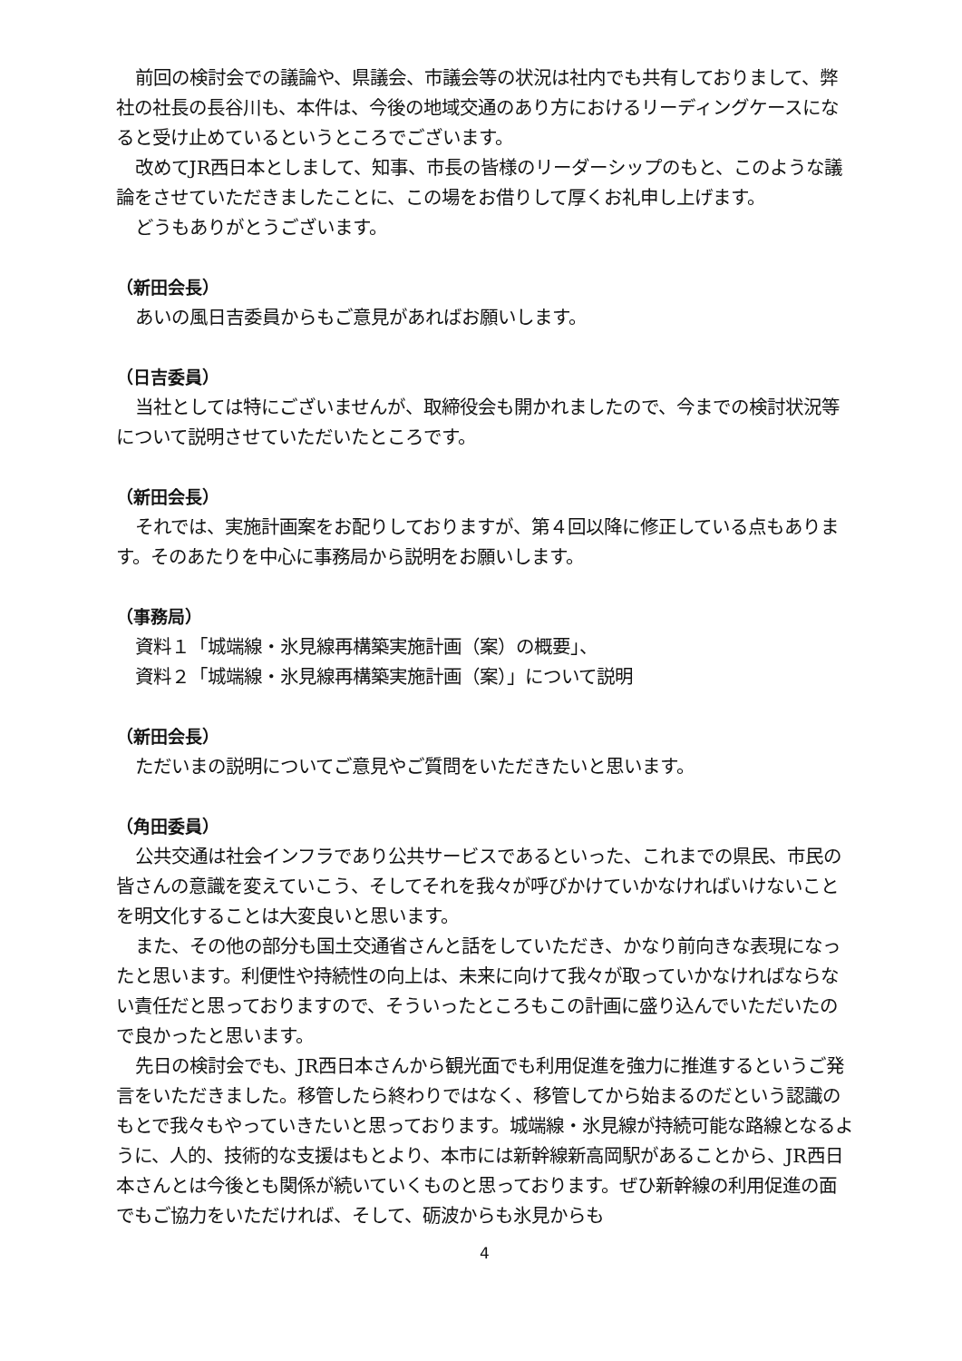前回の検討会での議論や、県議会、市議会等の状況は社内でも共有しておりまして、弊社の社長の長谷川も、本件は、今後の地域交通のあり方におけるリーディングケースになると受け止めているというところでございます。
改めてJR西日本としまして、知事、市長の皆様のリーダーシップのもと、このような議論をさせていただきましたことに、この場をお借りして厚くお礼申し上げます。
どうもありがとうございます。
（新田会長）
あいの風日吉委員からもご意見があればお願いします。
（日吉委員）
当社としては特にございませんが、取締役会も開かれましたので、今までの検討状況等について説明させていただいたところです。
（新田会長）
それでは、実施計画案をお配りしておりますが、第４回以降に修正している点もあります。そのあたりを中心に事務局から説明をお願いします。
（事務局）
資料１「城端線・氷見線再構築実施計画（案）の概要」、
資料２「城端線・氷見線再構築実施計画（案）」について説明
（新田会長）
ただいまの説明についてご意見やご質問をいただきたいと思います。
（角田委員）
公共交通は社会インフラであり公共サービスであるといった、これまでの県民、市民の皆さんの意識を変えていこう、そしてそれを我々が呼びかけていかなければいけないことを明文化することは大変良いと思います。
また、その他の部分も国土交通省さんと話をしていただき、かなり前向きな表現になったと思います。利便性や持続性の向上は、未来に向けて我々が取っていかなければならない責任だと思っておりますので、そういったところもこの計画に盛り込んでいただいたので良かったと思います。
先日の検討会でも、JR西日本さんから観光面でも利用促進を強力に推進するというご発言をいただきました。移管したら終わりではなく、移管してから始まるのだという認識のもとで我々もやっていきたいと思っております。城端線・氷見線が持続可能な路線となるように、人的、技術的な支援はもとより、本市には新幹線新高岡駅があることから、JR西日本さんとは今後とも関係が続いていくものと思っております。ぜひ新幹線の利用促進の面でもご協力をいただければ、そして、砺波からも氷見からも
4